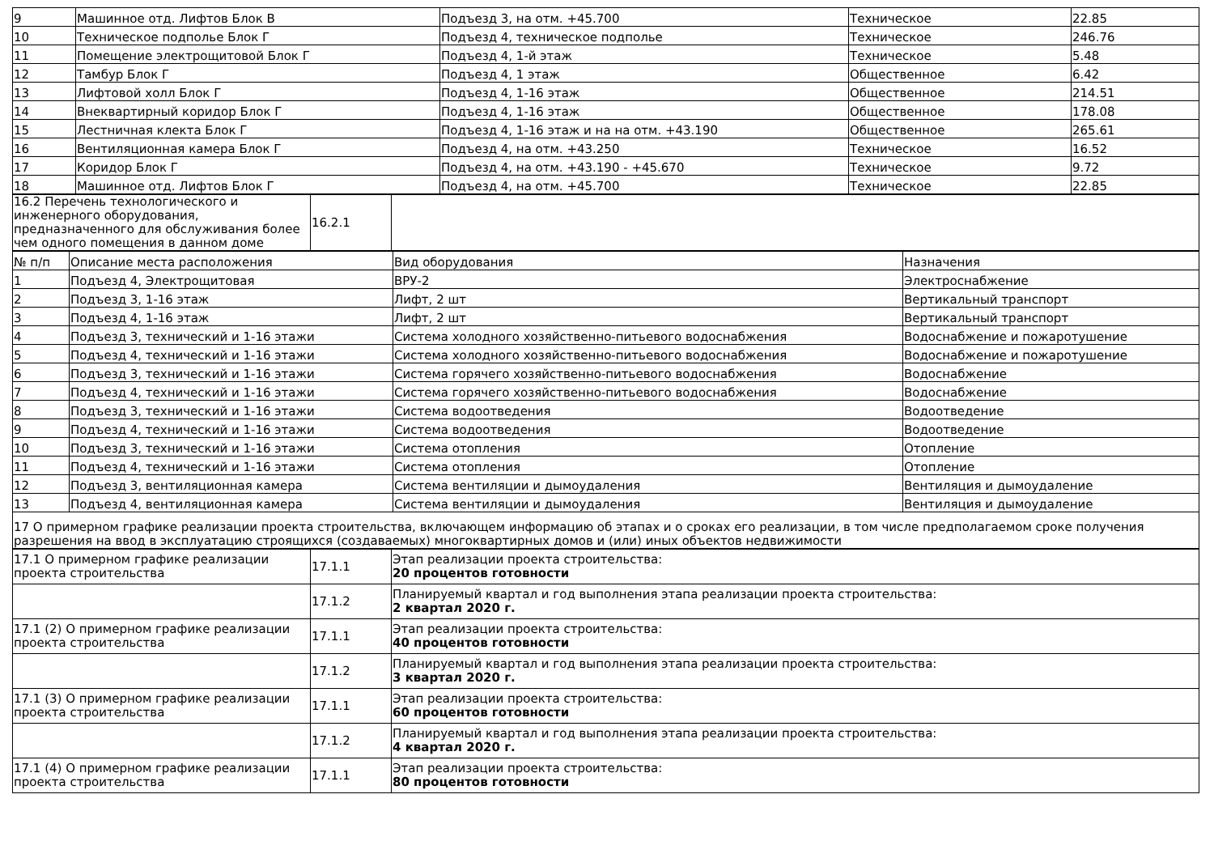| 9 | Машинное отд. Лифтов Блок В | Подъезд 3, на отм. +45.700 | Техническое | 22.85 |
| 10 | Техническое подполье Блок Г | Подъезд 4, техническое подполье | Техническое | 246.76 |
| 11 | Помещение электрощитовой Блок Г | Подъезд 4, 1-й этаж | Техническое | 5.48 |
| 12 | Тамбур Блок Г | Подъезд 4, 1 этаж | Общественное | 6.42 |
| 13 | Лифтовой холл Блок Г | Подъезд 4, 1-16 этаж | Общественное | 214.51 |
| 14 | Внеквартирный коридор Блок Г | Подъезд 4, 1-16 этаж | Общественное | 178.08 |
| 15 | Лестничная клекта Блок Г | Подъезд 4, 1-16 этаж и на на отм. +43.190 | Общественное | 265.61 |
| 16 | Вентиляционная камера Блок Г | Подъезд 4, на отм. +43.250 | Техническое | 16.52 |
| 17 | Коридор Блок Г | Подъезд 4, на отм. +43.190 - +45.670 | Техническое | 9.72 |
| 18 | Машинное отд. Лифтов Блок Г | Подъезд 4, на отм. +45.700 | Техническое | 22.85 |
| 16.2 Перечень технологического и инженерного оборудования, предназначенного для обслуживания более чем одного помещения в данном доме | 16.2.1 | |
| № п/п | Описание места расположения | Вид оборудования | Назначения |
| 1 | Подъезд 4, Электрощитовая | ВРУ-2 | Электроснабжение |
| 2 | Подъезд 3, 1-16 этаж | Лифт, 2 шт | Вертикальный транспорт |
| 3 | Подъезд 4, 1-16 этаж | Лифт, 2 шт | Вертикальный транспорт |
| 4 | Подъезд 3, технический и 1-16 этажи | Система холодного хозяйственно-питьевого водоснабжения | Водоснабжение и пожаротушение |
| 5 | Подъезд 4, технический и 1-16 этажи | Система холодного хозяйственно-питьевого водоснабжения | Водоснабжение и пожаротушение |
| 6 | Подъезд 3, технический и 1-16 этажи | Система горячего хозяйственно-питьевого водоснабжения | Водоснабжение |
| 7 | Подъезд 4, технический и 1-16 этажи | Система горячего хозяйственно-питьевого водоснабжения | Водоснабжение |
| 8 | Подъезд 3, технический и 1-16 этажи | Система водоотведения | Водоотведение |
| 9 | Подъезд 4, технический и 1-16 этажи | Система водоотведения | Водоотведение |
| 10 | Подъезд 3, технический и 1-16 этажи | Система отопления | Отопление |
| 11 | Подъезд 4, технический и 1-16 этажи | Система отопления | Отопление |
| 12 | Подъезд 3, вентиляционная камера | Система вентиляции и дымоудаления | Вентиляция и дымоудаление |
| 13 | Подъезд 4, вентиляционная камера | Система вентиляции и дымоудаления | Вентиляция и дымоудаление |
| 17 О примерном графике реализации проекта строительства, включающем информацию об этапах и о сроках его реализации, в том числе предполагаемом сроке получения разрешения на ввод в эксплуатацию строящихся (создаваемых) многоквартирных домов и (или) иных объектов недвижимости | | | |
| 17.1 О примерном графике реализации проекта строительства | 17.1.1 | Этап реализации проекта строительства: 20 процентов готовности |
| | 17.1.2 | Планируемый квартал и год выполнения этапа реализации проекта строительства: 2 квартал 2020 г. |
| 17.1 (2) О примерном графике реализации проекта строительства | 17.1.1 | Этап реализации проекта строительства: 40 процентов готовности |
| | 17.1.2 | Планируемый квартал и год выполнения этапа реализации проекта строительства: 3 квартал 2020 г. |
| 17.1 (3) О примерном графике реализации проекта строительства | 17.1.1 | Этап реализации проекта строительства: 60 процентов готовности |
| | 17.1.2 | Планируемый квартал и год выполнения этапа реализации проекта строительства: 4 квартал 2020 г. |
| 17.1 (4) О примерном графике реализации проекта строительства | 17.1.1 | Этап реализации проекта строительства: 80 процентов готовности |